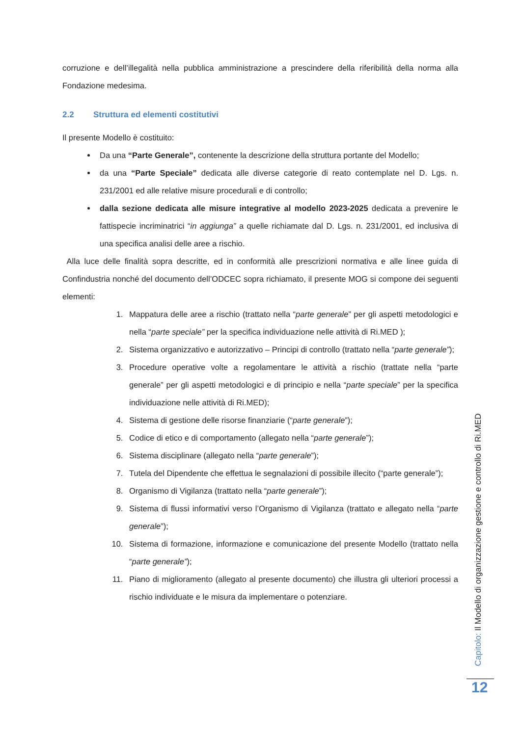corruzione e dell’illegalità nella pubblica amministrazione a prescindere della riferibilità della norma alla Fondazione medesima.
2.2 Struttura ed elementi costitutivi
Il presente Modello è costituito:
Da una “Parte Generale”, contenente la descrizione della struttura portante del Modello;
da una “Parte Speciale” dedicata alle diverse categorie di reato contemplate nel D. Lgs. n. 231/2001 ed alle relative misure procedurali e di controllo;
dalla sezione dedicata alle misure integrative al modello 2023-2025 dedicata a prevenire le fattispecie incriminatrici “in aggiunga” a quelle richiamate dal D. Lgs. n. 231/2001, ed inclusiva di una specifica analisi delle aree a rischio.
Alla luce delle finalità sopra descritte, ed in conformità alle prescrizioni normativa e alle linee guida di Confindustria nonché del documento dell’ODCEC sopra richiamato, il presente MOG si compone dei seguenti elementi:
1. Mappatura delle aree a rischio (trattato nella “parte generale” per gli aspetti metodologici e nella “parte speciale” per la specifica individuazione nelle attività di Ri.MED );
2. Sistema organizzativo e autorizzativo – Principi di controllo (trattato nella “parte generale”);
3. Procedure operative volte a regolamentare le attività a rischio (trattate nella “parte generale” per gli aspetti metodologici e di principio e nella “parte speciale” per la specifica individuazione nelle attività di Ri.MED);
4. Sistema di gestione delle risorse finanziarie (“parte generale”);
5. Codice di etico e di comportamento (allegato nella “parte generale”);
6. Sistema disciplinare (allegato nella “parte generale”);
7. Tutela del Dipendente che effettua le segnalazioni di possibile illecito (“parte generale”);
8. Organismo di Vigilanza (trattato nella “parte generale”);
9. Sistema di flussi informativi verso l’Organismo di Vigilanza (trattato e allegato nella “parte generale”);
10. Sistema di formazione, informazione e comunicazione del presente Modello (trattato nella “parte generale”);
11. Piano di miglioramento (allegato al presente documento) che illustra gli ulteriori processi a rischio individuate e le misura da implementare o potenziare.
Capitolo: Il Modello di organizzazione gestione e controllo di Ri.MED
12